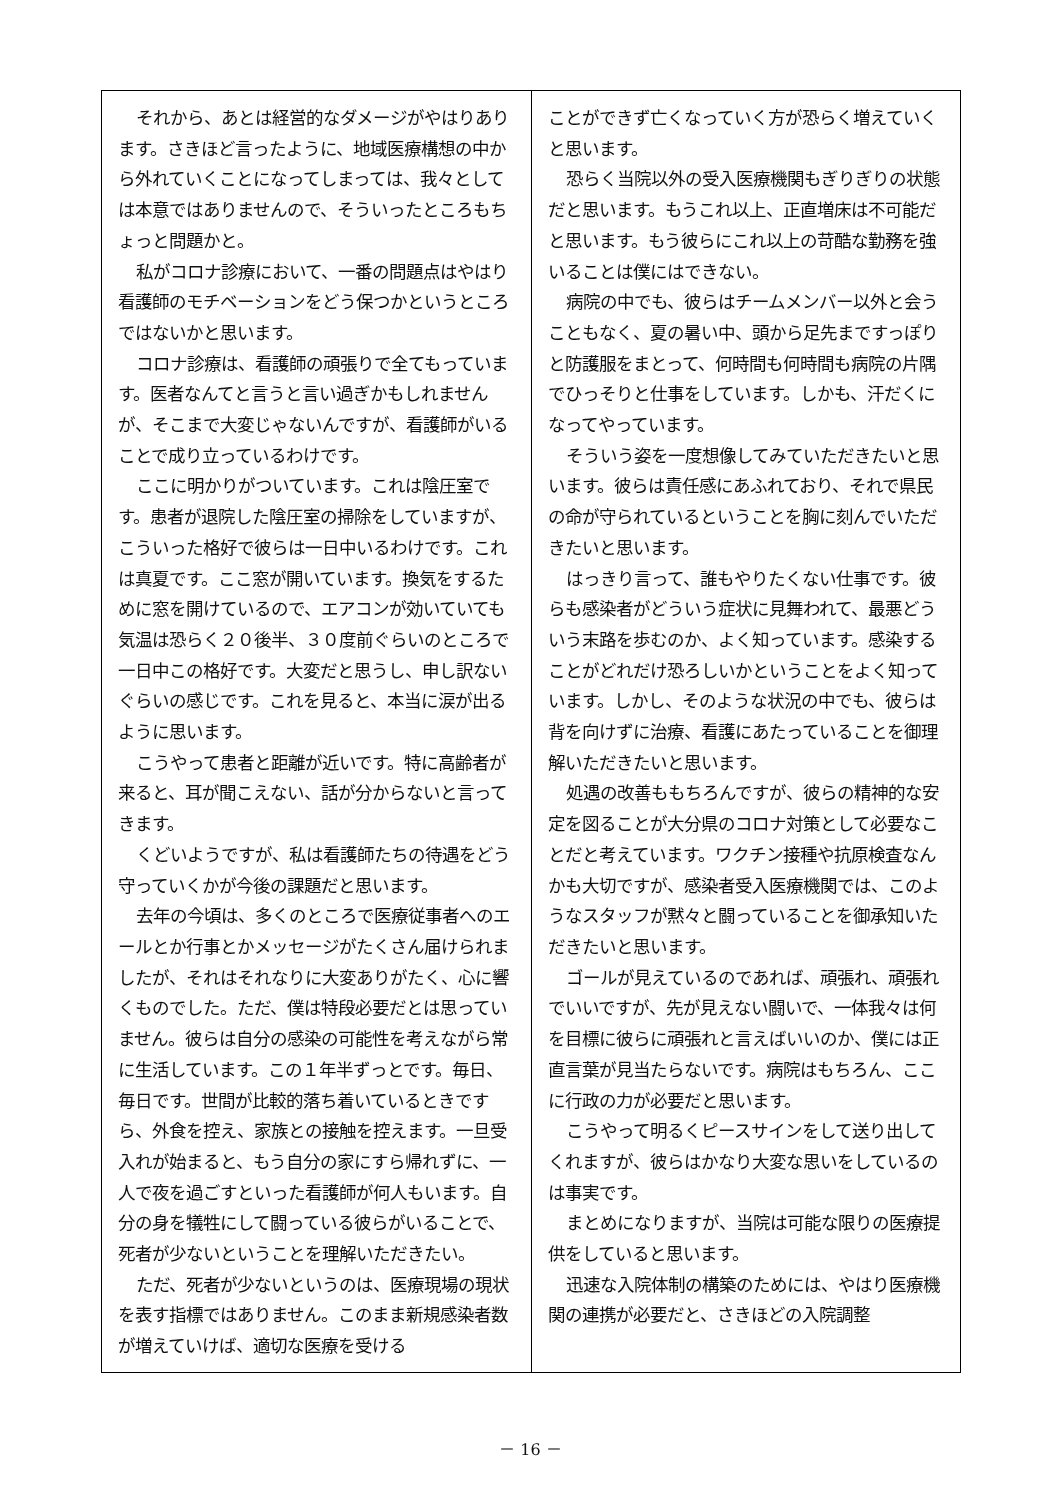それから、あとは経営的なダメージがやはりあります。さきほど言ったように、地域医療構想の中から外れていくことになってしまっては、我々としては本意ではありませんので、そういったところもちょっと問題かと。
私がコロナ診療において、一番の問題点はやはり看護師のモチベーションをどう保つかというところではないかと思います。
コロナ診療は、看護師の頑張りで全てもっています。医者なんてと言うと言い過ぎかもしれませんが、そこまで大変じゃないんですが、看護師がいることで成り立っているわけです。
ここに明かりがついています。これは陰圧室です。患者が退院した陰圧室の掃除をしていますが、こういった格好で彼らは一日中いるわけです。これは真夏です。ここ窓が開いています。換気をするために窓を開けているので、エアコンが効いていても気温は恐らく２０後半、３０度前ぐらいのところで一日中この格好です。大変だと思うし、申し訳ないぐらいの感じです。これを見ると、本当に涙が出るように思います。
こうやって患者と距離が近いです。特に高齢者が来ると、耳が聞こえない、話が分からないと言ってきます。
くどいようですが、私は看護師たちの待遇をどう守っていくかが今後の課題だと思います。
去年の今頃は、多くのところで医療従事者へのエールとか行事とかメッセージがたくさん届けられましたが、それはそれなりに大変ありがたく、心に響くものでした。ただ、僕は特段必要だとは思っていません。彼らは自分の感染の可能性を考えながら常に生活しています。この１年半ずっとです。毎日、毎日です。世間が比較的落ち着いているときですら、外食を控え、家族との接触を控えます。一旦受入れが始まると、もう自分の家にすら帰れずに、一人で夜を過ごすといった看護師が何人もいます。自分の身を犠牲にして闘っている彼らがいることで、死者が少ないということを理解いただきたい。
ただ、死者が少ないというのは、医療現場の現状を表す指標ではありません。このまま新規感染者数が増えていけば、適切な医療を受ける
ことができず亡くなっていく方が恐らく増えていくと思います。
恐らく当院以外の受入医療機関もぎりぎりの状態だと思います。もうこれ以上、正直増床は不可能だと思います。もう彼らにこれ以上の苛酷な勤務を強いることは僕にはできない。
病院の中でも、彼らはチームメンバー以外と会うこともなく、夏の暑い中、頭から足先まですっぽりと防護服をまとって、何時間も何時間も病院の片隅でひっそりと仕事をしています。しかも、汗だくになってやっています。
そういう姿を一度想像してみていただきたいと思います。彼らは責任感にあふれており、それで県民の命が守られているということを胸に刻んでいただきたいと思います。
はっきり言って、誰もやりたくない仕事です。彼らも感染者がどういう症状に見舞われて、最悪どういう末路を歩むのか、よく知っています。感染することがどれだけ恐ろしいかということをよく知っています。しかし、そのような状況の中でも、彼らは背を向けずに治療、看護にあたっていることを御理解いただきたいと思います。
処遇の改善ももちろんですが、彼らの精神的な安定を図ることが大分県のコロナ対策として必要なことだと考えています。ワクチン接種や抗原検査なんかも大切ですが、感染者受入医療機関では、このようなスタッフが黙々と闘っていることを御承知いただきたいと思います。
ゴールが見えているのであれば、頑張れ、頑張れでいいですが、先が見えない闘いで、一体我々は何を目標に彼らに頑張れと言えばいいのか、僕には正直言葉が見当たらないです。病院はもちろん、ここに行政の力が必要だと思います。
こうやって明るくピースサインをして送り出してくれますが、彼らはかなり大変な思いをしているのは事実です。
まとめになりますが、当院は可能な限りの医療提供をしていると思います。
迅速な入院体制の構築のためには、やはり医療機関の連携が必要だと、さきほどの入院調整
－ 16 －